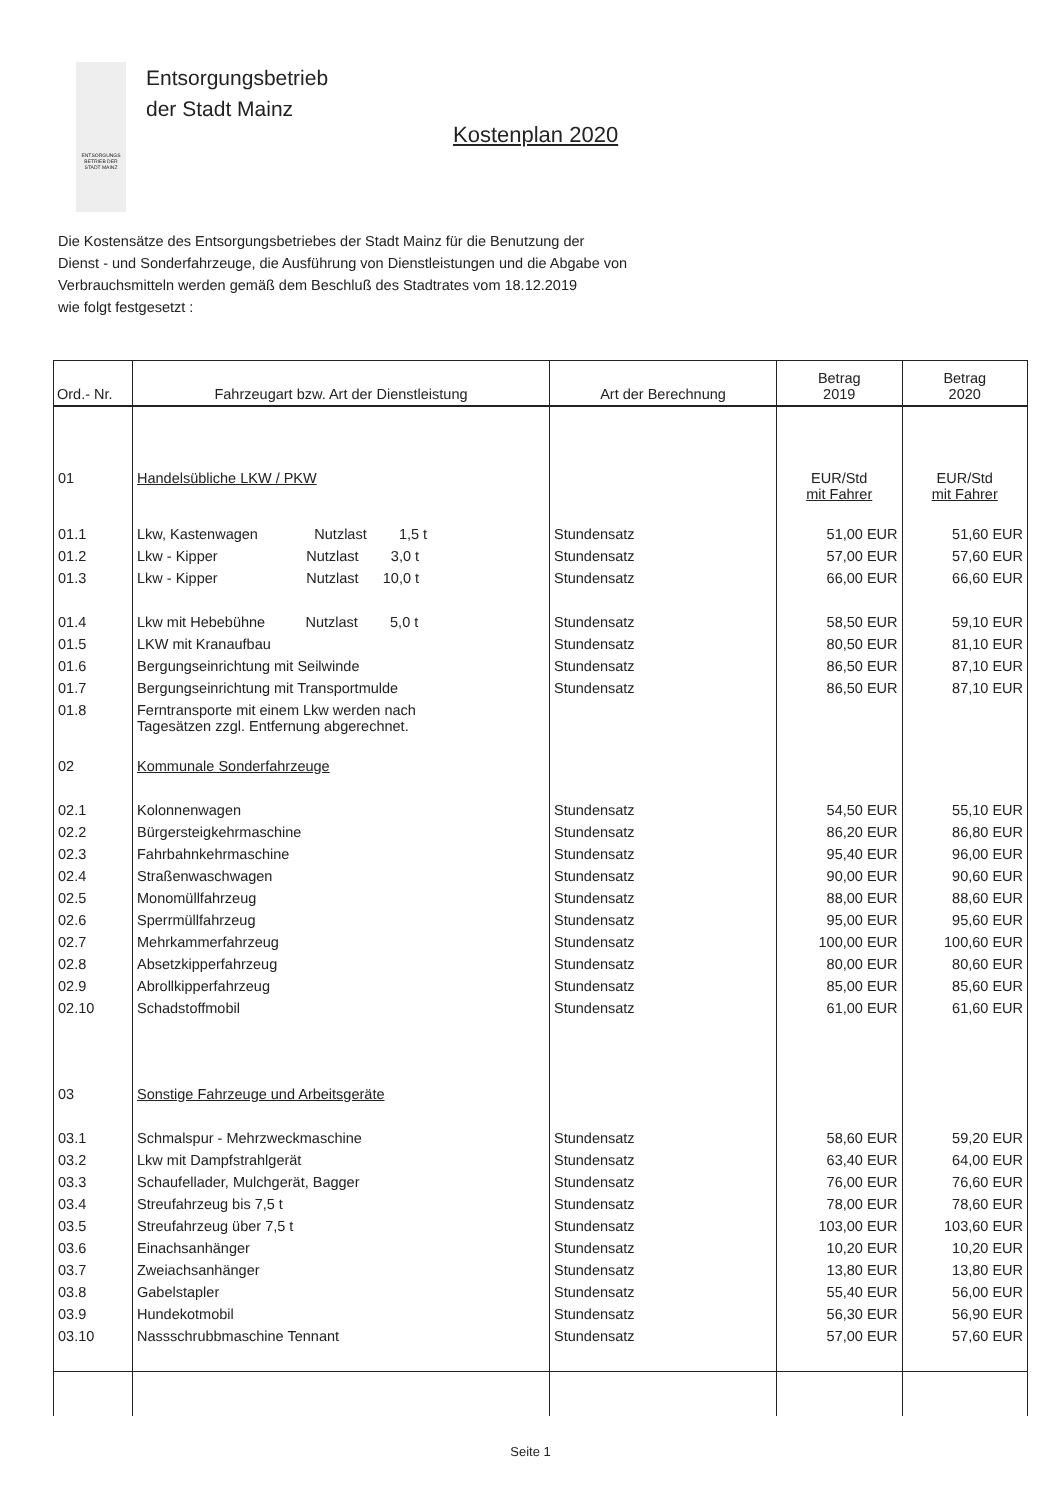ENTSORGUNGS BETRIEB DER STADT MAINZ
Entsorgungsbetrieb
der Stadt Mainz
Kostenplan 2020
Die Kostensätze des Entsorgungsbetriebes der Stadt Mainz für die Benutzung der
Dienst - und Sonderfahrzeuge, die Ausführung von Dienstleistungen und die Abgabe von
Verbrauchsmitteln werden gemäß dem Beschluß des Stadtrates vom 18.12.2019
wie folgt festgesetzt :
| Ord.- Nr. | Fahrzeugart bzw. Art der Dienstleistung | Art der Berechnung | Betrag 2019 | Betrag 2020 |
| --- | --- | --- | --- | --- |
| 01 | Handelsübliche LKW / PKW | | EUR/Std mit Fahrer | EUR/Std mit Fahrer |
| 01.1 | Lkw, Kastenwagen Nutzlast 1,5 t | Stundensatz | 51,00 EUR | 51,60 EUR |
| 01.2 | Lkw - Kipper Nutzlast 3,0 t | Stundensatz | 57,00 EUR | 57,60 EUR |
| 01.3 | Lkw - Kipper Nutzlast 10,0 t | Stundensatz | 66,00 EUR | 66,60 EUR |
| 01.4 | Lkw mit Hebebühne Nutzlast 5,0 t | Stundensatz | 58,50 EUR | 59,10 EUR |
| 01.5 | LKW mit Kranaufbau | Stundensatz | 80,50 EUR | 81,10 EUR |
| 01.6 | Bergungseinrichtung mit Seilwinde | Stundensatz | 86,50 EUR | 87,10 EUR |
| 01.7 | Bergungseinrichtung mit Transportmulde | Stundensatz | 86,50 EUR | 87,10 EUR |
| 01.8 | Ferntransporte mit einem Lkw werden nach Tagesätzen zzgl. Entfernung abgerechnet. | | | |
| 02 | Kommunale Sonderfahrzeuge | | | |
| 02.1 | Kolonnenwagen | Stundensatz | 54,50 EUR | 55,10 EUR |
| 02.2 | Bürgersteigkehrmaschine | Stundensatz | 86,20 EUR | 86,80 EUR |
| 02.3 | Fahrbahnkehrmaschine | Stundensatz | 95,40 EUR | 96,00 EUR |
| 02.4 | Straßenwaschwagen | Stundensatz | 90,00 EUR | 90,60 EUR |
| 02.5 | Monomüllfahrzeug | Stundensatz | 88,00 EUR | 88,60 EUR |
| 02.6 | Sperrmüllfahrzeug | Stundensatz | 95,00 EUR | 95,60 EUR |
| 02.7 | Mehrkammerfahrzeug | Stundensatz | 100,00 EUR | 100,60 EUR |
| 02.8 | Absetzkipperfahrzeug | Stundensatz | 80,00 EUR | 80,60 EUR |
| 02.9 | Abrollkipperfahrzeug | Stundensatz | 85,00 EUR | 85,60 EUR |
| 02.10 | Schadstoffmobil | Stundensatz | 61,00 EUR | 61,60 EUR |
| 03 | Sonstige Fahrzeuge und Arbeitsgeräte | | | |
| 03.1 | Schmalspur - Mehrzweckmaschine | Stundensatz | 58,60 EUR | 59,20 EUR |
| 03.2 | Lkw mit Dampfstrahlgerät | Stundensatz | 63,40 EUR | 64,00 EUR |
| 03.3 | Schaufellader, Mulchgerät, Bagger | Stundensatz | 76,00 EUR | 76,60 EUR |
| 03.4 | Streufahrzeug bis 7,5 t | Stundensatz | 78,00 EUR | 78,60 EUR |
| 03.5 | Streufahrzeug über 7,5 t | Stundensatz | 103,00 EUR | 103,60 EUR |
| 03.6 | Einachsanhänger | Stundensatz | 10,20 EUR | 10,20 EUR |
| 03.7 | Zweiachsanhänger | Stundensatz | 13,80 EUR | 13,80 EUR |
| 03.8 | Gabelstapler | Stundensatz | 55,40 EUR | 56,00 EUR |
| 03.9 | Hundekotmobil | Stundensatz | 56,30 EUR | 56,90 EUR |
| 03.10 | Nassschrubbmaschine Tennant | Stundensatz | 57,00 EUR | 57,60 EUR |
Seite 1